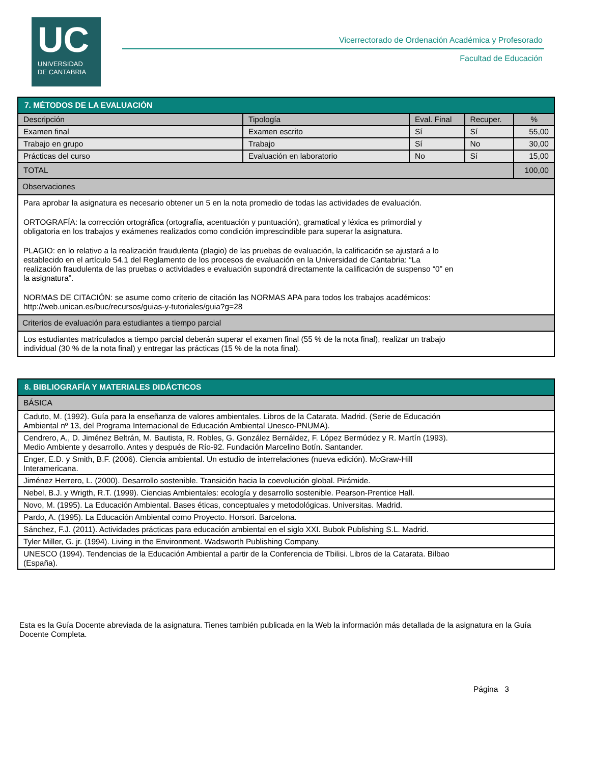UC
UNIVERSIDAD
DE CANTABRIA
Vicerrectorado de Ordenación Académica y Profesorado
Facultad de Educación
| 7. MÉTODOS DE LA EVALUACIÓN | | | | |
| --- | --- | --- | --- | --- |
| Descripción | Tipología | Eval. Final | Recuper. | % |
| Examen final | Examen escrito | Sí | Sí | 55,00 |
| Trabajo en grupo | Trabajo | Sí | No | 30,00 |
| Prácticas del curso | Evaluación en laboratorio | No | Sí | 15,00 |
| TOTAL | | | | 100,00 |
| Observaciones | | | | |
| Para aprobar la asignatura es necesario obtener un 5 en la nota promedio de todas las actividades de evaluación. ORTOGRAFÍA: la corrección ortográfica (ortografía, acentuación y puntuación), gramatical y léxica es primordial y obligatoria en los trabajos y exámenes realizados como condición imprescindible para superar la asignatura. PLAGIO: en lo relativo a la realización fraudulenta (plagio) de las pruebas de evaluación, la calificación se ajustará a lo establecido en el artículo 54.1 del Reglamento de los procesos de evaluación en la Universidad de Cantabria: “La realización fraudulenta de las pruebas o actividades e evaluación supondrá directamente la calificación de suspenso “0” en la asignatura”. NORMAS DE CITACIÓN: se asume como criterio de citación las NORMAS APA para todos los trabajos académicos: http://web.unican.es/buc/recursos/guias-y-tutoriales/guia?g=28 | | | | |
| Criterios de evaluación para estudiantes a tiempo parcial | | | | |
| Los estudiantes matriculados a tiempo parcial deberán superar el examen final (55 % de la nota final), realizar un trabajo individual (30 % de la nota final) y entregar las prácticas (15 % de la nota final). | | | | |
| 8. BIBLIOGRAFÍA Y MATERIALES DIDÁCTICOS |
| --- |
| BÁSICA |
| Caduto, M. (1992). Guía para la enseñanza de valores ambientales. Libros de la Catarata. Madrid. (Serie de Educación Ambiental nº 13, del Programa Internacional de Educación Ambiental Unesco-PNUMA). |
| Cendrero, A., D. Jiménez Beltrán, M. Bautista, R. Robles, G. González Bernáldez, F. López Bermúdez y R. Martín (1993). Medio Ambiente y desarrollo. Antes y después de Río-92. Fundación Marcelino Botín. Santander. |
| Enger, E.D. y Smith, B.F. (2006). Ciencia ambiental. Un estudio de interrelaciones (nueva edición). McGraw-Hill Interamericana. |
| Jiménez Herrero, L. (2000). Desarrollo sostenible. Transición hacia la coevolución global. Pirámide. |
| Nebel, B.J. y Wrigth, R.T. (1999). Ciencias Ambientales: ecología y desarrollo sostenible. Pearson-Prentice Hall. |
| Novo, M. (1995). La Educación Ambiental. Bases éticas, conceptuales y metodológicas. Universitas. Madrid. |
| Pardo, A. (1995). La Educación Ambiental como Proyecto. Horsori. Barcelona. |
| Sánchez, F.J. (2011). Actividades prácticas para educación ambiental en el siglo XXI. Bubok Publishing S.L. Madrid. |
| Tyler Miller, G. jr. (1994). Living in the Environment. Wadsworth Publishing Company. |
| UNESCO (1994). Tendencias de la Educación Ambiental a partir de la Conferencia de Tbilisi. Libros de la Catarata. Bilbao (España). |
Esta es la Guía Docente abreviada de la asignatura. Tienes también publicada en la Web la información más detallada de la asignatura en la Guía Docente Completa.
Página 3